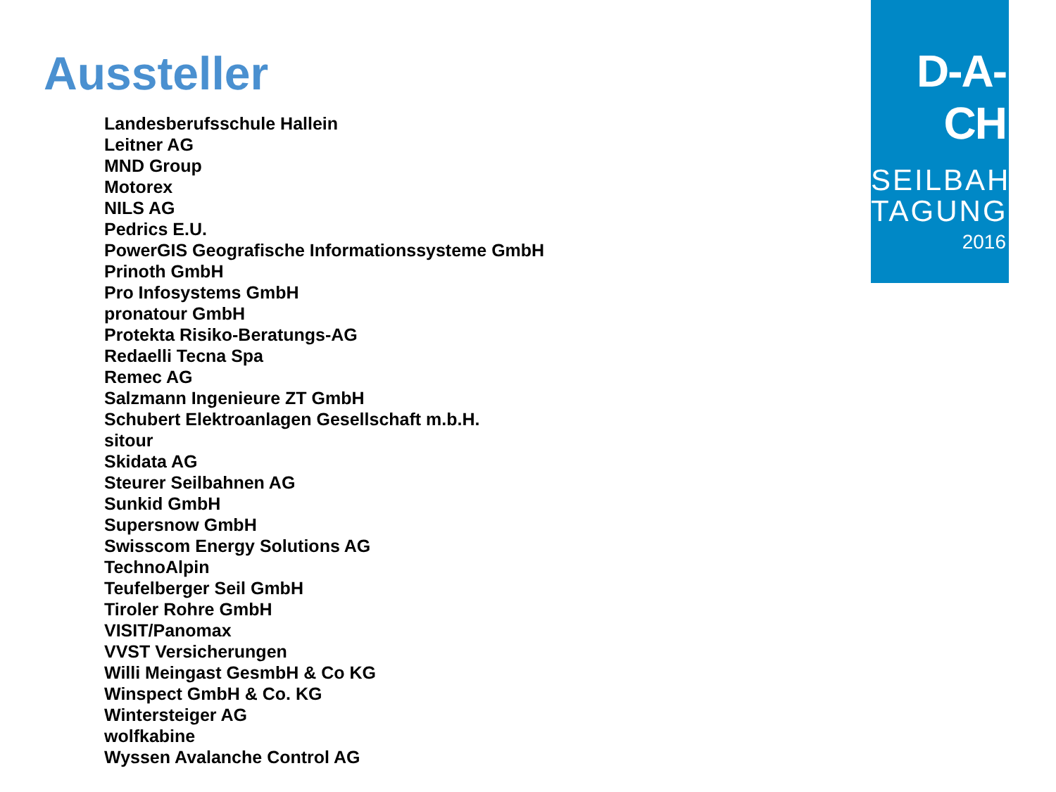Aussteller
Landesberufsschule Hallein
Leitner AG
MND Group
Motorex
NILS AG
Pedrics E.U.
PowerGIS Geografische Informationssysteme GmbH
Prinoth GmbH
Pro Infosystems GmbH
pronatour GmbH
Protekta Risiko-Beratungs-AG
Redaelli Tecna Spa
Remec AG
Salzmann Ingenieure ZT GmbH
Schubert Elektroanlagen Gesellschaft m.b.H.
sitour
Skidata AG
Steurer Seilbahnen AG
Sunkid GmbH
Supersnow GmbH
Swisscom Energy Solutions AG
TechnoAlpin
Teufelberger Seil GmbH
Tiroler Rohre GmbH
VISIT/Panomax
VVST Versicherungen
Willi Meingast GesmbH & Co KG
Winspect GmbH & Co. KG
Wintersteiger AG
wolfkabine
Wyssen Avalanche Control AG
D-A-CH
SEILBAHN
TAGUNG
2016